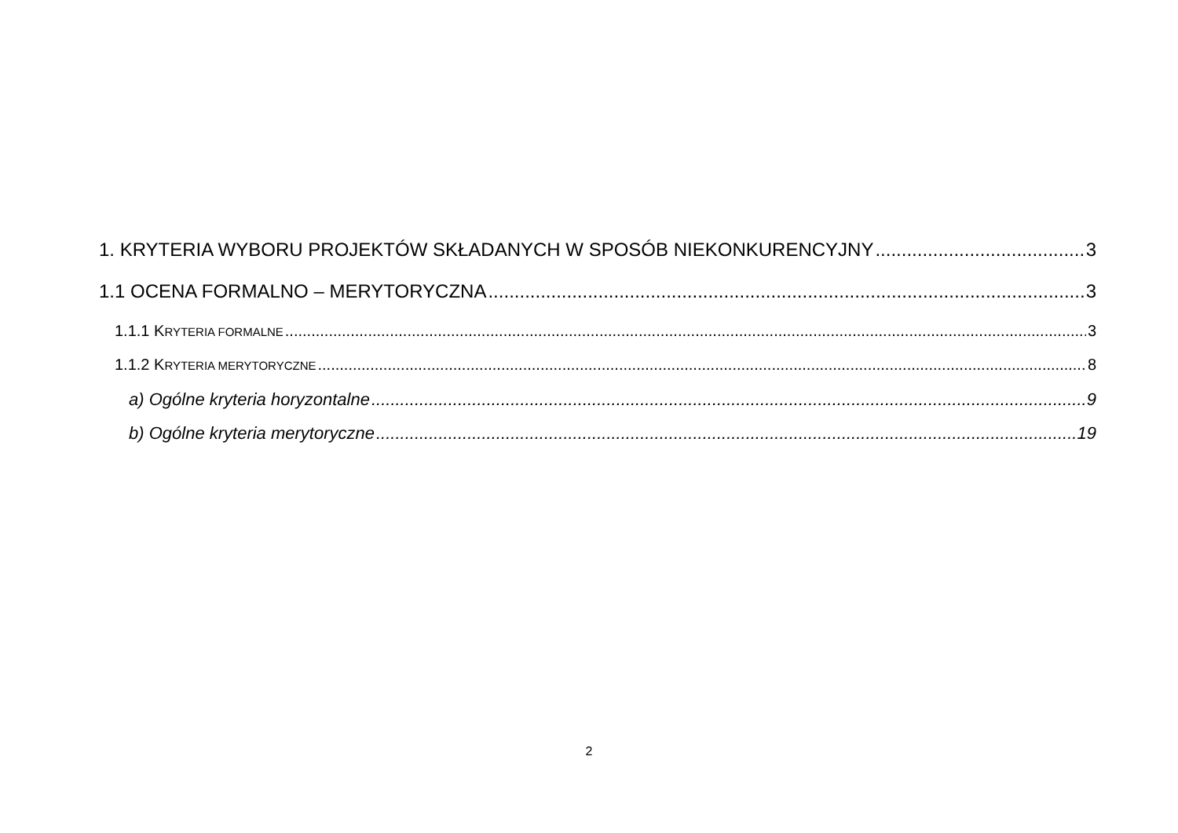1. KRYTERIA WYBORU PROJEKTÓW SKŁADANYCH W SPOSÓB NIEKONKURENCYJNY 3
1.1 OCENA FORMALNO – MERYTORYCZNA 3
1.1.1 KRYTERIA FORMALNE 3
1.1.2 KRYTERIA MERYTORYCZNE 8
a) Ogólne kryteria horyzontalne 9
b) Ogólne kryteria merytoryczne 19
2